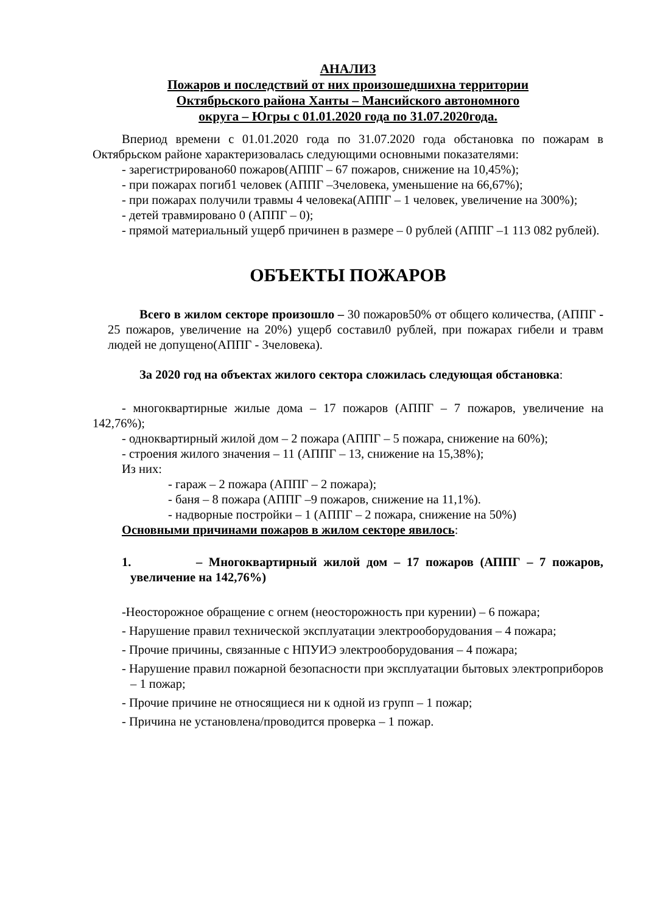АНАЛИЗ
Пожаров и последствий от них произошедшихна территории
Октябрьского района Ханты – Мансийского автономного
округа – Югры с 01.01.2020 года по 31.07.2020года.
Впериод времени с 01.01.2020 года по 31.07.2020 года обстановка по пожарам в Октябрьском районе характеризовалась следующими основными показателями:
- зарегистрировано60 пожаров(АППГ – 67 пожаров, снижение на 10,45%);
- при пожарах погиб1 человек (АППГ –3человека, уменьшение на 66,67%);
- при пожарах получили травмы 4 человека(АППГ – 1 человек, увеличение на 300%);
- детей травмировано 0 (АППГ – 0);
- прямой материальный ущерб причинен в размере – 0 рублей (АППГ –1 113 082 рублей).
ОБЪЕКТЫ ПОЖАРОВ
Всего в жилом секторе произошло – 30 пожаров50% от общего количества, (АППГ - 25 пожаров, увеличение на 20%) ущерб составил0 рублей, при пожарах гибели и травм людей не допущено(АППГ - 3человека).
За 2020 год на объектах жилого сектора сложилась следующая обстановка:
- многоквартирные жилые дома – 17 пожаров (АППГ – 7 пожаров, увеличение на 142,76%);
- одноквартирный жилой дом – 2 пожара (АППГ – 5 пожара, снижение на 60%);
- строения жилого значения – 11 (АППГ – 13, снижение на 15,38%);
Из них:
- гараж – 2 пожара (АППГ – 2 пожара);
- баня – 8 пожара (АППГ –9 пожаров, снижение на 11,1%).
- надворные постройки – 1 (АППГ – 2 пожара, снижение на 50%)
Основными причинами пожаров в жилом секторе явилось:
1. – Многоквартирный жилой дом – 17 пожаров (АППГ – 7 пожаров, увеличение на 142,76%)
-Неосторожное обращение с огнем (неосторожность при курении) – 6 пожара;
- Нарушение правил технической эксплуатации электрооборудования – 4 пожара;
- Прочие причины, связанные с НПУИЭ электрооборудования – 4 пожара;
- Нарушение правил пожарной безопасности при эксплуатации бытовых электроприборов – 1 пожар;
- Прочие причине не относящиеся ни к одной из групп – 1 пожар;
- Причина не установлена/проводится проверка – 1 пожар.